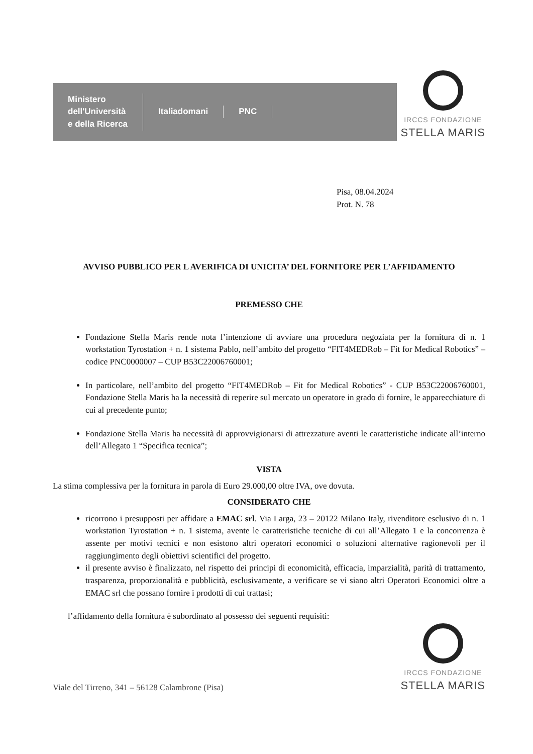Ministero
dell'Università
e della Ricerca
Italiadomani PNC
IRCCS FONDAZIONE
STELLA MARIS
Pisa, 08.04.2024
Prot. N. 78
AVVISO PUBBLICO PER L AVERIFICA DI UNICITA’ DEL FORNITORE PER L’AFFIDAMENTO
PREMESSO CHE
Fondazione Stella Maris rende nota l’intenzione di avviare una procedura negoziata per la fornitura di n. 1 workstation Tyrostation + n. 1 sistema Pablo, nell’ambito del progetto “FIT4MEDRob – Fit for Medical Robotics” – codice PNC0000007 – CUP B53C22006760001;
In particolare, nell’ambito del progetto “FIT4MEDRob – Fit for Medical Robotics” - CUP B53C22006760001, Fondazione Stella Maris ha la necessità di reperire sul mercato un operatore in grado di fornire, le apparecchiature di cui al precedente punto;
Fondazione Stella Maris ha necessità di approvvigionarsi di attrezzature aventi le caratteristiche indicate all’interno dell’Allegato 1 “Specifica tecnica”;
VISTA
La stima complessiva per la fornitura in parola di Euro 29.000,00 oltre IVA, ove dovuta.
CONSIDERATO CHE
ricorrono i presupposti per affidare a EMAC srl. Via Larga, 23 – 20122 Milano Italy, rivenditore esclusivo di n. 1 workstation Tyrostation + n. 1 sistema, avente le caratteristiche tecniche di cui all’Allegato 1 e la concorrenza è assente per motivi tecnici e non esistono altri operatori economici o soluzioni alternative ragionevoli per il raggiungimento degli obiettivi scientifici del progetto.
il presente avviso è finalizzato, nel rispetto dei principi di economicità, efficacia, imparzialità, parità di trattamento, trasparenza, proporzionalità e pubblicità, esclusivamente, a verificare se vi siano altri Operatori Economici oltre a EMAC srl che possano fornire i prodotti di cui trattasi;
l’affidamento della fornitura è subordinato al possesso dei seguenti requisiti:
Viale del Tirreno, 341 – 56128 Calambrone (Pisa)
IRCCS FONDAZIONE
STELLA MARIS